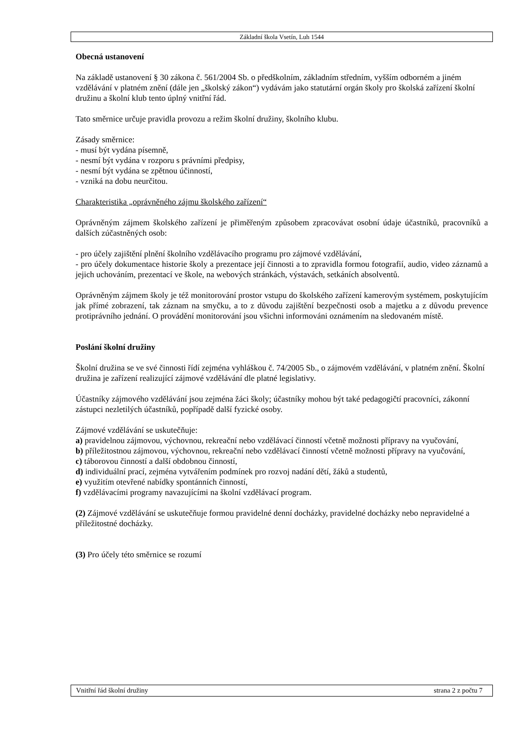Základní škola Vsetín, Luh 1544
Obecná ustanovení
Na základě ustanovení § 30 zákona č. 561/2004 Sb. o předškolním, základním středním, vyšším odborném a jiném vzdělávání v platném znění (dále jen „školský zákon“) vydávám jako statutární orgán školy pro školská zařízení školní družinu a školní klub tento úplný vnitřní řád.
Tato směrnice určuje pravidla provozu a režim školní družiny, školního klubu.
Zásady směrnice:
- musí být vydána písemně,
- nesmí být vydána v rozporu s právními předpisy,
- nesmí být vydána se zpětnou účinností,
- vzniká na dobu neurčitou.
Charakteristika „oprávněného zájmu školského zařízení“
Oprávněným zájmem školského zařízení je přiměřeným způsobem zpracovávat osobní údaje účastníků, pracovníků a dalších zúčastněných osob:
- pro účely zajištění plnění školního vzdělávacího programu pro zájmové vzdělávání,
- pro účely dokumentace historie školy a prezentace její činnosti a to zpravidla formou fotografií, audio, video záznamů a jejich uchováním, prezentací ve škole, na webových stránkách, výstavách, setkáních absolventů.
Oprávněným zájmem školy je též monitorování prostor vstupu do školského zařízení kamerovým systémem, poskytujícím jak přímé zobrazení, tak záznam na smyčku, a to z důvodu zajištění bezpečnosti osob a majetku a z důvodu prevence protiprávního jednání. O provádění monitorování jsou všichni informováni oznámením na sledovaném místě.
Poslání školní družiny
Školní družina se ve své činnosti řídí zejména vyhláškou č. 74/2005 Sb., o zájmovém vzdělávání, v platném znění. Školní družina je zařízení realizující zájmové vzdělávání dle platné legislativy.
Účastníky zájmového vzdělávání jsou zejména žáci školy; účastníky mohou být také pedagogičtí pracovníci, zákonní zástupci nezletilých účastníků, popřípadě další fyzické osoby.
Zájmové vzdělávání se uskutečňuje:
a) pravidelnou zájmovou, výchovnou, rekreační nebo vzdělávací činností včetně možnosti přípravy na vyučování,
b) příležitostnou zájmovou, výchovnou, rekreační nebo vzdělávací činností včetně možnosti přípravy na vyučování,
c) táborovou činností a další obdobnou činností,
d) individuální prací, zejména vytvářením podmínek pro rozvoj nadání dětí, žáků a studentů,
e) využitím otevřené nabídky spontánních činností,
f) vzdělávacími programy navazujícími na školní vzdělávací program.
(2) Zájmové vzdělávání se uskutečňuje formou pravidelné denní docházky, pravidelné docházky nebo nepravidelné a příležitostné docházky.
(3) Pro účely této směrnice se rozumí
Vnitřní řád školní družiny strana 2 z počtu 7